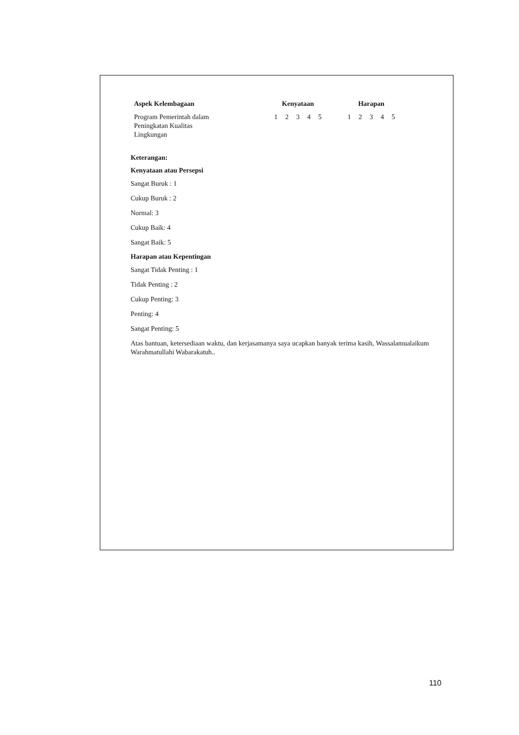| Aspek Kelembagaan | Kenyataan | Harapan |
| --- | --- | --- |
| Program Pemerintah dalam Peningkatan Kualitas Lingkungan | 1 2 3 4 5 | 1 2 3 4 5 |
Keterangan:
Kenyataan atau Persepsi
Sangat Buruk : 1
Cukup Buruk : 2
Normal: 3
Cukup Baik: 4
Sangat Baik: 5
Harapan atau Kepentingan
Sangat Tidak Penting : 1
Tidak Penting : 2
Cukup Penting: 3
Penting: 4
Sangat Penting: 5
Atas bantuan, ketersediaan waktu, dan kerjasamanya saya ucapkan banyak terima kasih, Wassalamualaikum Warahmatullahi Wabarakatuh..
110